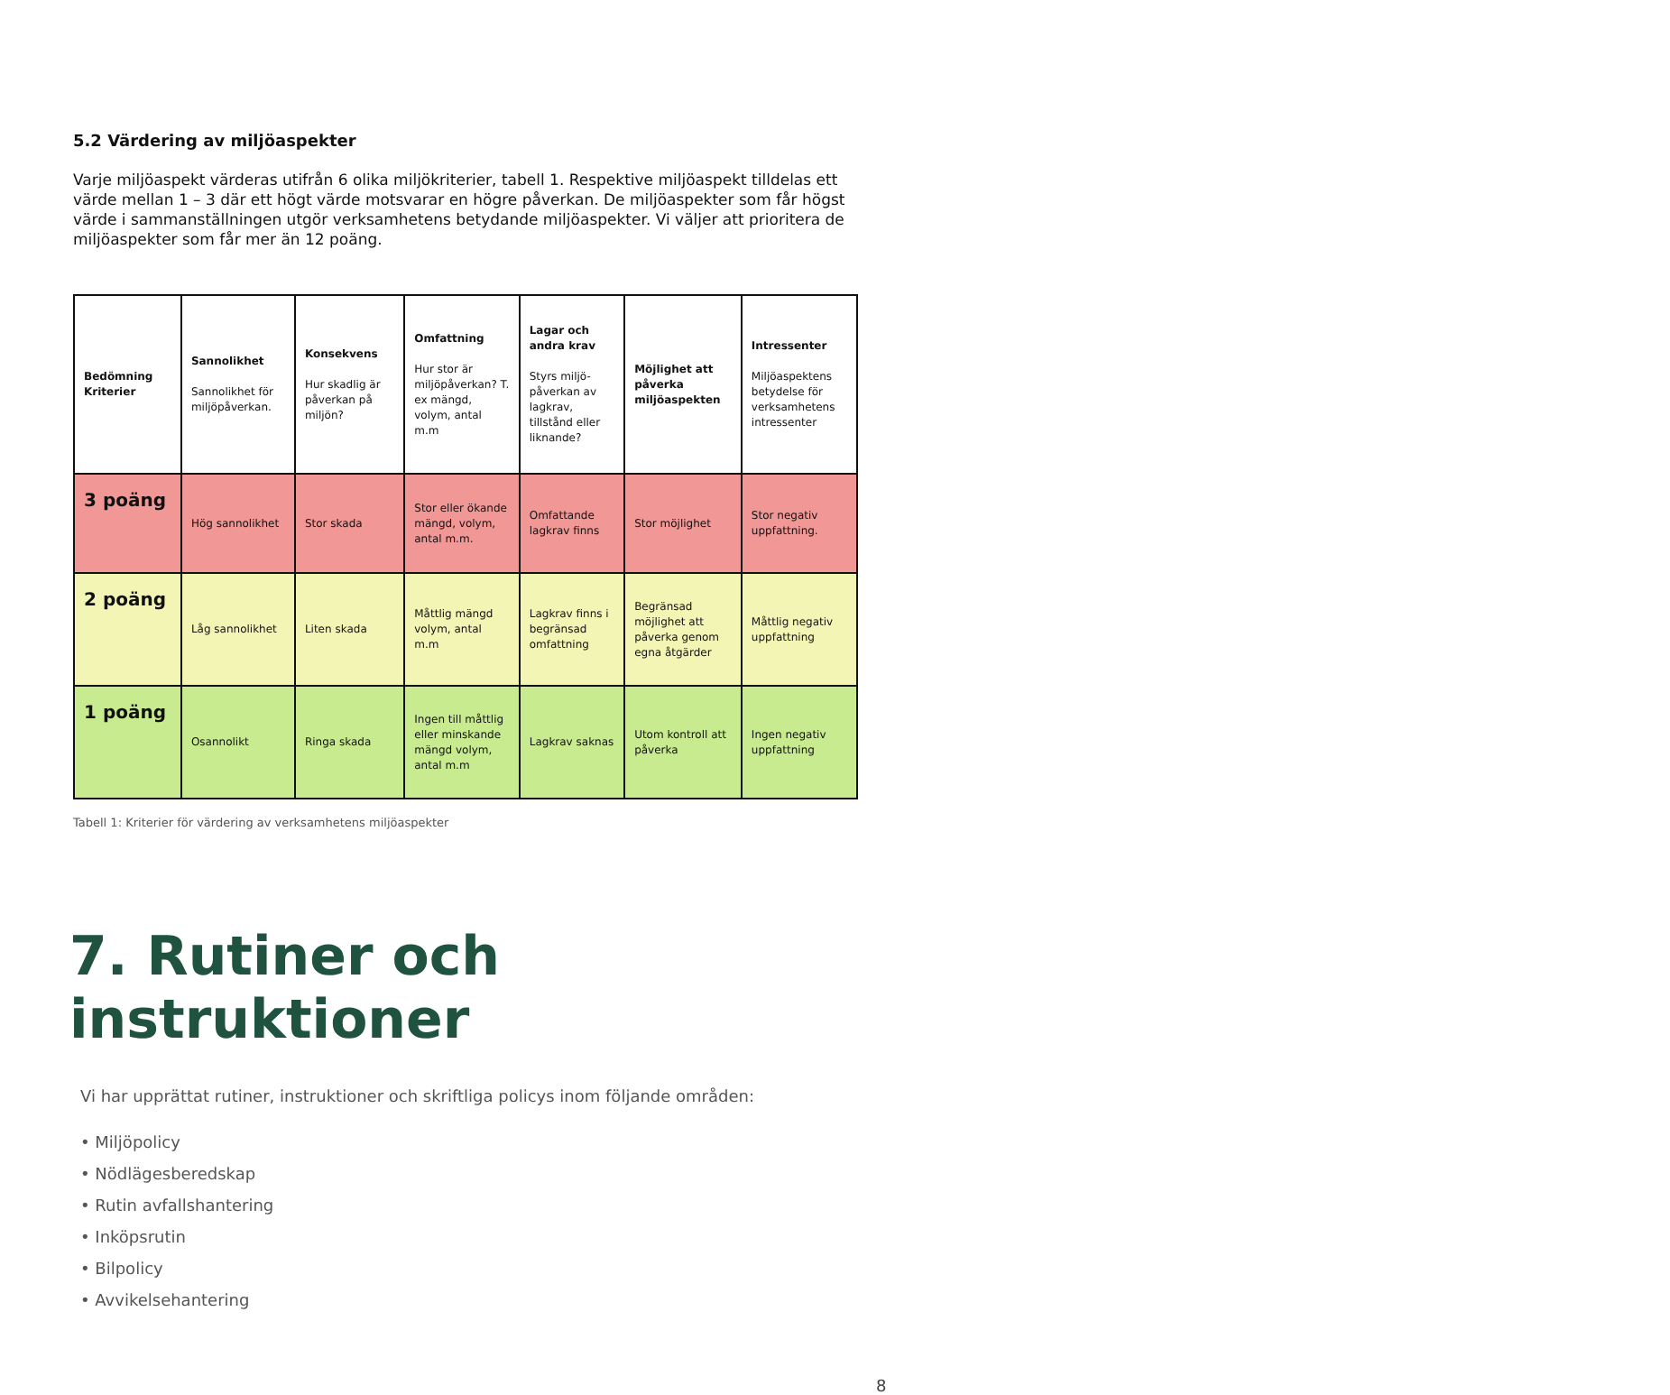5.2 Värdering av miljöaspekter
Varje miljöaspekt värderas utifrån 6 olika miljökriterier, tabell 1. Respektive miljöaspekt tilldelas ett värde mellan 1 – 3 där ett högt värde motsvarar en högre påverkan. De miljöaspekter som får högst värde i sammanställningen utgör verksamhetens betydande miljöaspekter. Vi väljer att prioritera de miljöaspekter som får mer än 12 poäng.
| Bedömning Kriterier | Sannolikhet Sannolikhet för miljöpåverkan. | Konsekvens Hur skadlig är påverkan på miljön? | Omfattning Hur stor är miljöpåverkan? T. ex mängd, volym, antal m.m | Lagar och andra krav Styrs miljö-påverkan av lagkrav, tillstånd eller liknande? | Möjlighet att påverka miljöaspekten | Intressenter Miljöaspektens betydelse för verksamhetens intressenter |
| --- | --- | --- | --- | --- | --- | --- |
| 3 poäng | Hög sannolikhet | Stor skada | Stor eller ökande mängd, volym, antal m.m. | Omfattande lagkrav finns | Stor möjlighet | Stor negativ uppfattning. |
| 2 poäng | Låg sannolikhet | Liten skada | Måttlig mängd volym, antal m.m | Lagkrav finns i begränsad omfattning | Begränsad möjlighet att påverka genom egna åtgärder | Måttlig negativ uppfattning |
| 1 poäng | Osannolikt | Ringa skada | Ingen till måttlig eller minskande mängd volym, antal m.m | Lagkrav saknas | Utom kontroll att påverka | Ingen negativ uppfattning |
Tabell 1: Kriterier för värdering av verksamhetens miljöaspekter
7. Rutiner och instruktioner
Vi har upprättat rutiner, instruktioner och skriftliga policys inom följande områden:
• Miljöpolicy
• Nödlägesberedskap
• Rutin avfallshantering
• Inköpsrutin
• Bilpolicy
• Avvikelsehantering
8